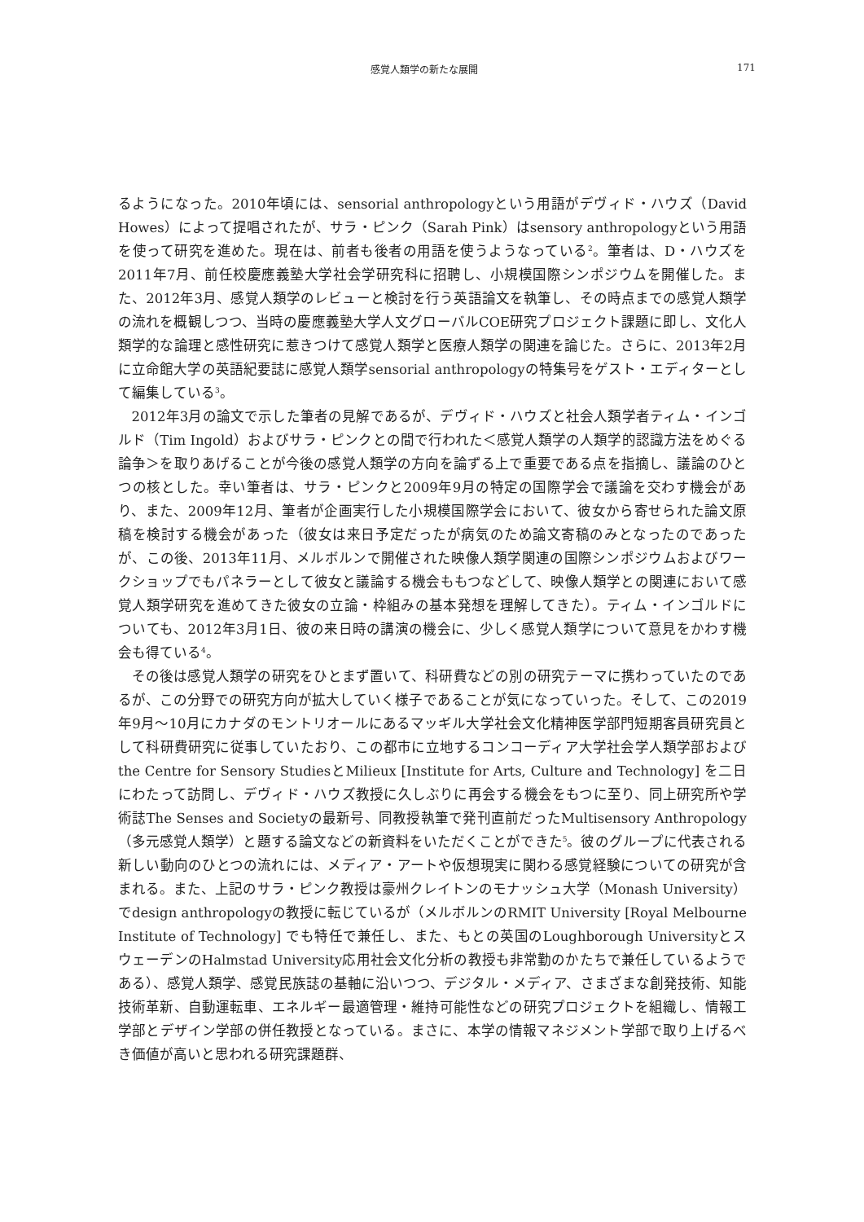感覚人類学の新たな展開 171
るようになった。2010年頃には、sensorial anthropologyという用語がデヴィド・ハウズ（David Howes）によって提唱されたが、サラ・ピンク（Sarah Pink）はsensory anthropologyという用語を使って研究を進めた。現在は、前者も後者の用語を使うようなっている<sup>2</sup>。筆者は、D・ハウズを2011年7月、前任校慶應義塾大学社会学研究科に招聘し、小規模国際シンポジウムを開催した。また、2012年3月、感覚人類学のレビューと検討を行う英語論文を執筆し、その時点までの感覚人類学の流れを概観しつつ、当時の慶應義塾大学人文グローバルCOE研究プロジェクト課題に即し、文化人類学的な論理と感性研究に惹きつけて感覚人類学と医療人類学の関連を論じた。さらに、2013年2月に立命館大学の英語紀要誌に感覚人類学sensorial anthropologyの特集号をゲスト・エディターとして編集している<sup>3</sup>。
2012年3月の論文で示した筆者の見解であるが、デヴィド・ハウズと社会人類学者ティム・インゴルド（Tim Ingold）およびサラ・ピンクとの間で行われた＜感覚人類学の人類学的認識方法をめぐる論争＞を取りあげることが今後の感覚人類学の方向を論ずる上で重要である点を指摘し、議論のひとつの核とした。幸い筆者は、サラ・ピンクと2009年9月の特定の国際学会で議論を交わす機会があり、また、2009年12月、筆者が企画実行した小規模国際学会において、彼女から寄せられた論文原稿を検討する機会があった（彼女は来日予定だったが病気のため論文寄稿のみとなったのであったが、この後、2013年11月、メルボルンで開催された映像人類学関連の国際シンポジウムおよびワークショップでもパネラーとして彼女と議論する機会ももつなどして、映像人類学との関連において感覚人類学研究を進めてきた彼女の立論・枠組みの基本発想を理解してきた）。ティム・インゴルドについても、2012年3月1日、彼の来日時の講演の機会に、少しく感覚人類学について意見をかわす機会も得ている<sup>4</sup>。
その後は感覚人類学の研究をひとまず置いて、科研費などの別の研究テーマに携わっていたのであるが、この分野での研究方向が拡大していく様子であることが気になっていった。そして、この2019年9月～10月にカナダのモントリオールにあるマッギル大学社会文化精神医学部門短期客員研究員として科研費研究に従事していたおり、この都市に立地するコンコーディア大学社会学人類学部およびthe Centre for Sensory StudiesとMilieux [Institute for Arts, Culture and Technology] を二日にわたって訪問し、デヴィド・ハウズ教授に久しぶりに再会する機会をもつに至り、同上研究所や学術誌The Senses and Societyの最新号、同教授執筆で発刊直前だったMultisensory Anthropology（多元感覚人類学）と題する論文などの新資料をいただくことができた<sup>5</sup>。彼のグループに代表される新しい動向のひとつの流れには、メディア・アートや仮想現実に関わる感覚経験についての研究が含まれる。また、上記のサラ・ピンク教授は豪州クレイトンのモナッシュ大学（Monash University）でdesign anthropologyの教授に転じているが（メルボルンのRMIT University [Royal Melbourne Institute of Technology] でも特任で兼任し、また、もとの英国のLoughborough UniversityとスウェーデンのHalmstad University応用社会文化分析の教授も非常勤のかたちで兼任しているようである）、感覚人類学、感覚民族誌の基軸に沿いつつ、デジタル・メディア、さまざまな創発技術、知能技術革新、自動運転車、エネルギー最適管理・維持可能性などの研究プロジェクトを組織し、情報工学部とデザイン学部の併任教授となっている。まさに、本学の情報マネジメント学部で取り上げるべき価値が高いと思われる研究課題群、